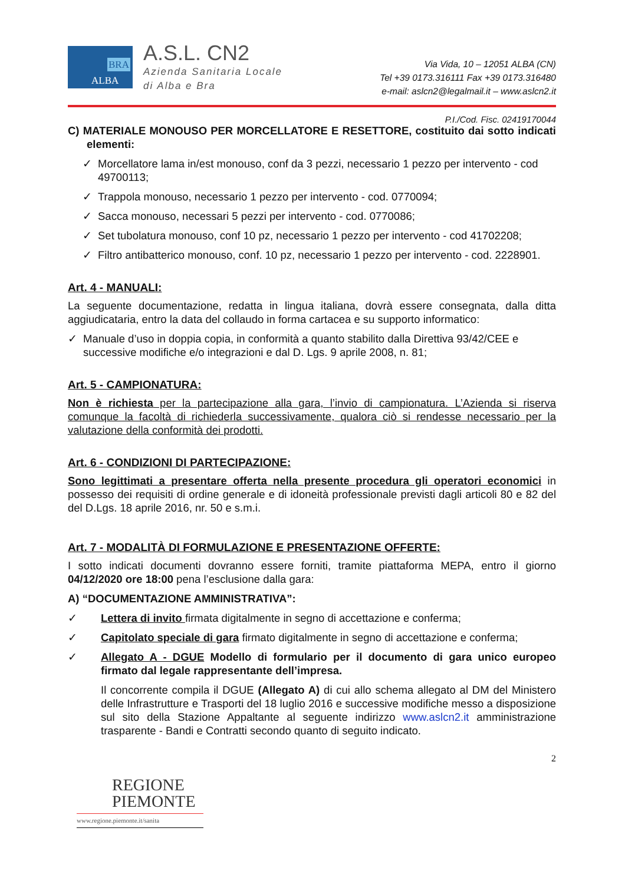BRA
ALBA
A.S.L. CN2
Azienda Sanitaria Locale
di Alba e Bra
Via Vida, 10 – 12051 ALBA (CN)
Tel +39 0173.316111 Fax +39 0173.316480
e-mail: aslcn2@legalmail.it – www.aslcn2.it
P.I./Cod. Fisc. 02419170044
C) MATERIALE MONOUSO PER MORCELLATORE E RESETTORE, costituito dai sotto indicati elementi:
✓ Morcellatore lama in/est monouso, conf da 3 pezzi, necessario 1 pezzo per intervento - cod 49700113;
✓ Trappola monouso, necessario 1 pezzo per intervento - cod. 0770094;
✓ Sacca monouso, necessari 5 pezzi per intervento - cod. 0770086;
✓ Set tubolatura monouso, conf 10 pz, necessario 1 pezzo per intervento - cod 41702208;
✓ Filtro antibatterico monouso, conf. 10 pz, necessario 1 pezzo per intervento - cod. 2228901.
Art. 4 - MANUALI:
La seguente documentazione, redatta in lingua italiana, dovrà essere consegnata, dalla ditta aggiudicataria, entro la data del collaudo in forma cartacea e su supporto informatico:
✓ Manuale d’uso in doppia copia, in conformità a quanto stabilito dalla Direttiva 93/42/CEE e successive modifiche e/o integrazioni e dal D. Lgs. 9 aprile 2008, n. 81;
Art. 5 - CAMPIONATURA:
Non è richiesta per la partecipazione alla gara, l’invio di campionatura. L’Azienda si riserva comunque la facoltà di richiederla successivamente, qualora ciò si rendesse necessario per la valutazione della conformità dei prodotti.
Art. 6 - CONDIZIONI DI PARTECIPAZIONE:
Sono legittimati a presentare offerta nella presente procedura gli operatori economici in possesso dei requisiti di ordine generale e di idoneità professionale previsti dagli articoli 80 e 82 del del D.Lgs. 18 aprile 2016, nr. 50 e s.m.i.
Art. 7 - MODALITÀ DI FORMULAZIONE E PRESENTAZIONE OFFERTE:
I sotto indicati documenti dovranno essere forniti, tramite piattaforma MEPA, entro il giorno 04/12/2020 ore 18:00 pena l’esclusione dalla gara:
A) “DOCUMENTAZIONE AMMINISTRATIVA”:
✓ Lettera di invito firmata digitalmente in segno di accettazione e conferma;
✓ Capitolato speciale di gara firmato digitalmente in segno di accettazione e conferma;
✓ Allegato A - DGUE Modello di formulario per il documento di gara unico europeo firmato dal legale rappresentante dell’impresa.
Il concorrente compila il DGUE (Allegato A) di cui allo schema allegato al DM del Ministero delle Infrastrutture e Trasporti del 18 luglio 2016 e successive modifiche messo a disposizione sul sito della Stazione Appaltante al seguente indirizzo www.aslcn2.it amministrazione trasparente - Bandi e Contratti secondo quanto di seguito indicato.
2
REGIONE
PIEMONTE
www.regione.piemonte.it/sanita